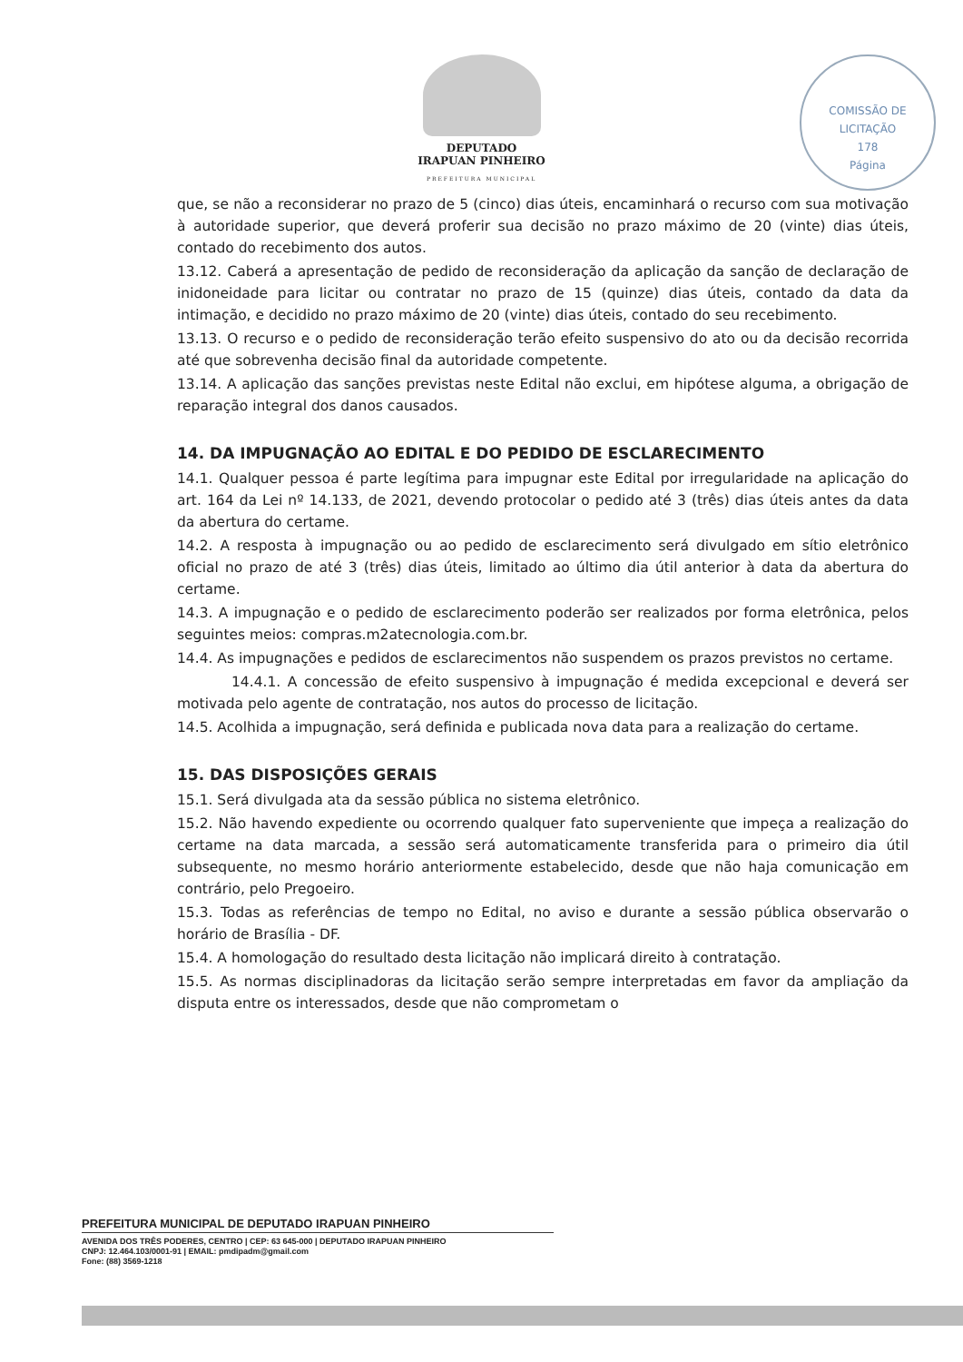DEPUTADO
IRAPUAN PINHEIRO
PREFEITURA MUNICIPAL
COMISSÃO DE LICITAÇÃO
178
Página
que, se não a reconsiderar no prazo de 5 (cinco) dias úteis, encaminhará o recurso com sua motivação à autoridade superior, que deverá proferir sua decisão no prazo máximo de 20 (vinte) dias úteis, contado do recebimento dos autos.
13.12. Caberá a apresentação de pedido de reconsideração da aplicação da sanção de declaração de inidoneidade para licitar ou contratar no prazo de 15 (quinze) dias úteis, contado da data da intimação, e decidido no prazo máximo de 20 (vinte) dias úteis, contado do seu recebimento.
13.13. O recurso e o pedido de reconsideração terão efeito suspensivo do ato ou da decisão recorrida até que sobrevenha decisão final da autoridade competente.
13.14. A aplicação das sanções previstas neste Edital não exclui, em hipótese alguma, a obrigação de reparação integral dos danos causados.
14. DA IMPUGNAÇÃO AO EDITAL E DO PEDIDO DE ESCLARECIMENTO
14.1. Qualquer pessoa é parte legítima para impugnar este Edital por irregularidade na aplicação do art. 164 da Lei nº 14.133, de 2021, devendo protocolar o pedido até 3 (três) dias úteis antes da data da abertura do certame.
14.2. A resposta à impugnação ou ao pedido de esclarecimento será divulgado em sítio eletrônico oficial no prazo de até 3 (três) dias úteis, limitado ao último dia útil anterior à data da abertura do certame.
14.3. A impugnação e o pedido de esclarecimento poderão ser realizados por forma eletrônica, pelos seguintes meios: compras.m2atecnologia.com.br.
14.4. As impugnações e pedidos de esclarecimentos não suspendem os prazos previstos no certame.
14.4.1. A concessão de efeito suspensivo à impugnação é medida excepcional e deverá ser motivada pelo agente de contratação, nos autos do processo de licitação.
14.5. Acolhida a impugnação, será definida e publicada nova data para a realização do certame.
15. DAS DISPOSIÇÕES GERAIS
15.1. Será divulgada ata da sessão pública no sistema eletrônico.
15.2. Não havendo expediente ou ocorrendo qualquer fato superveniente que impeça a realização do certame na data marcada, a sessão será automaticamente transferida para o primeiro dia útil subsequente, no mesmo horário anteriormente estabelecido, desde que não haja comunicação em contrário, pelo Pregoeiro.
15.3. Todas as referências de tempo no Edital, no aviso e durante a sessão pública observarão o horário de Brasília - DF.
15.4. A homologação do resultado desta licitação não implicará direito à contratação.
15.5. As normas disciplinadoras da licitação serão sempre interpretadas em favor da ampliação da disputa entre os interessados, desde que não comprometam o
PREFEITURA MUNICIPAL DE DEPUTADO IRAPUAN PINHEIRO
AVENIDA DOS TRÊS PODERES, CENTRO | CEP: 63 645-000 | DEPUTADO IRAPUAN PINHEIRO
CNPJ: 12.464.103/0001-91 | EMAIL: pmdipadm@gmail.com
Fone: (88) 3569-1218